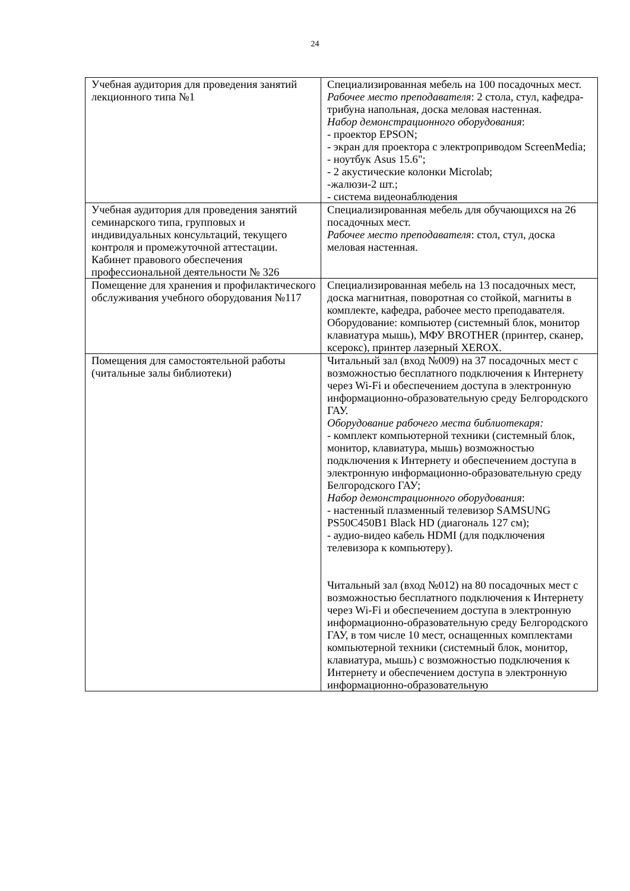24
| Учебная аудитория для проведения занятий лекционного типа №1 | Специализированная мебель на 100 посадочных мест. Рабочее место преподавателя : 2 стола, стул, кафедра-трибуна напольная, доска меловая настенная. Набор демонстрационного оборудования : - проектор EPSON; - экран для проектора с электроприводом ScreenMedia; - ноутбук Asus 15.6"; - 2 акустические колонки Microlab; -жалюзи-2 шт.; - система видеонаблюдения |
| Учебная аудитория для проведения занятий семинарского типа, групповых и индивидуальных консультаций, текущего контроля и промежуточной аттестации. Кабинет правового обеспечения профессиональной деятельности № 326 | Специализированная мебель для обучающихся на 26 посадочных мест. Рабочее место преподавателя : стол, стул, доска меловая настенная. |
| Помещение для хранения и профилактического обслуживания учебного оборудования №117 | Специализированная мебель на 13 посадочных мест, доска магнитная, поворотная со стойкой, магниты в комплекте, кафедра, рабочее место преподавателя. Оборудование: компьютер (системный блок, монитор клавиатура мышь), МФУ BROTHER (принтер, сканер, ксерокс), принтер лазерный XEROX. |
| Помещения для самостоятельной работы (читальные залы библиотеки) | Читальный зал (вход №009) на 37 посадочных мест с возможностью бесплатного подключения к Интернету через Wi-Fi и обеспечением доступа в электронную информационно-образовательную среду Белгородского ГАУ. Оборудование рабочего места библиотекаря: - комплект компьютерной техники (системный блок, монитор, клавиатура, мышь) возможностью подключения к Интернету и обеспечением доступа в электронную информационно-образовательную среду Белгородского ГАУ; Набор демонстрационного оборудования : - настенный плазменный телевизор SAMSUNG PS50C450B1 Black HD (диагональ 127 см); - аудио-видео кабель HDMI (для подключения телевизора к компьютеру). Читальный зал (вход №012) на 80 посадочных мест с возможностью бесплатного подключения к Интернету через Wi-Fi и обеспечением доступа в электронную информационно-образовательную среду Белгородского ГАУ, в том числе 10 мест, оснащенных комплектами компьютерной техники (системный блок, монитор, клавиатура, мышь) с возможностью подключения к Интернету и обеспечением доступа в электронную информационно-образовательную |